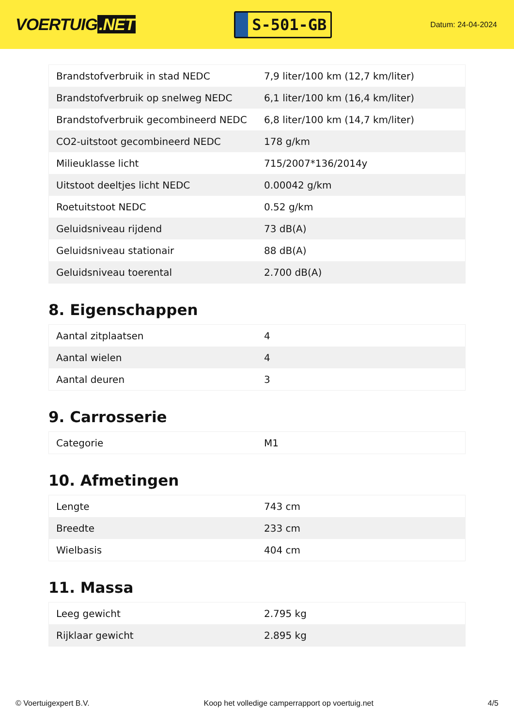VOERTUIG.NET
S-501-GB
Datum: 24-04-2024
| Brandstofverbruik in stad NEDC | 7,9 liter/100 km (12,7 km/liter) |
| Brandstofverbruik op snelweg NEDC | 6,1 liter/100 km (16,4 km/liter) |
| Brandstofverbruik gecombineerd NEDC | 6,8 liter/100 km (14,7 km/liter) |
| CO2-uitstoot gecombineerd NEDC | 178 g/km |
| Milieuklasse licht | 715/2007*136/2014y |
| Uitstoot deeltjes licht NEDC | 0.00042 g/km |
| Roetuitstoot NEDC | 0.52 g/km |
| Geluidsniveau rijdend | 73 dB(A) |
| Geluidsniveau stationair | 88 dB(A) |
| Geluidsniveau toerental | 2.700 dB(A) |
8. Eigenschappen
| Aantal zitplaatsen | 4 |
| Aantal wielen | 4 |
| Aantal deuren | 3 |
9. Carrosserie
| Categorie | M1 |
10. Afmetingen
| Lengte | 743 cm |
| Breedte | 233 cm |
| Wielbasis | 404 cm |
11. Massa
| Leeg gewicht | 2.795 kg |
| Rijklaar gewicht | 2.895 kg |
© Voertuigexpert B.V. Koop het volledige camperrapport op voertuig.net 4/5